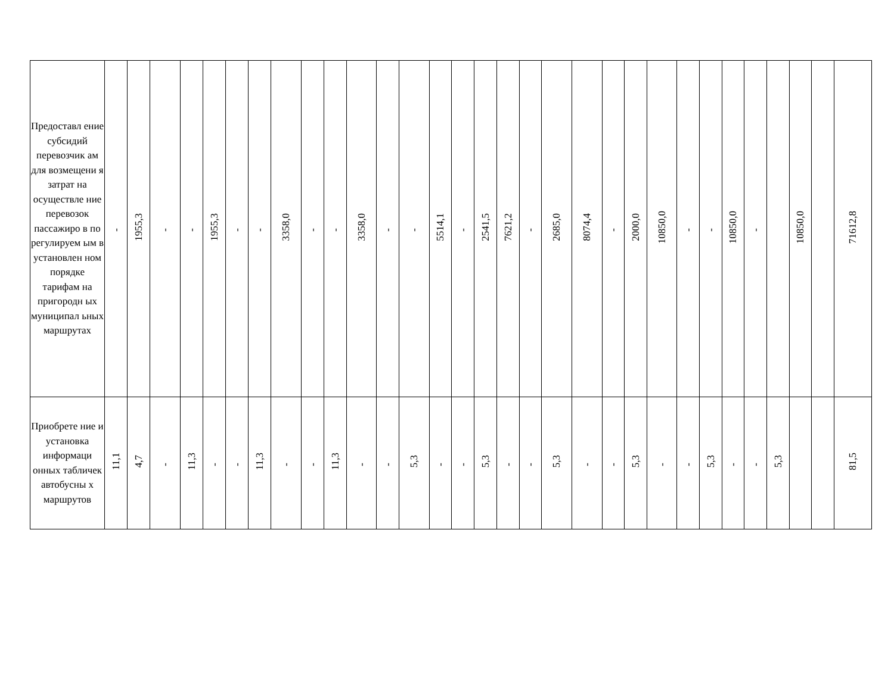| Предоставл ение субсидий перевозчик ам для возмещени я затрат на осуществле ние перевозок пассажиро в по регулируем ым в установлен ном порядке тарифам на пригородн ых муниципал ьных маршрутах | - | 1955,3 | - | - | 1955,3 | - | - | 3358,0 | - | - | 3358,0 | - | - | 5514,1 | - | 2541,5 | 7621,2 | - | 2685,0 | 8074,4 | - | 2000,0 | 10850,0 | - | - | 10850,0 | - | | 10850,0 | | 71612,8 |
| Приобрете ние и установка информаци онных табличек автобусны х маршрутов | 11,1 | 4,7 | - | 11,3 | - | - | 11,3 | - | - | 11,3 | - | - | 5,3 | - | - | 5,3 | - | - | 5,3 | - | - | 5,3 | - | - | 5,3 | - | - | 5,3 | | | 81,5 |